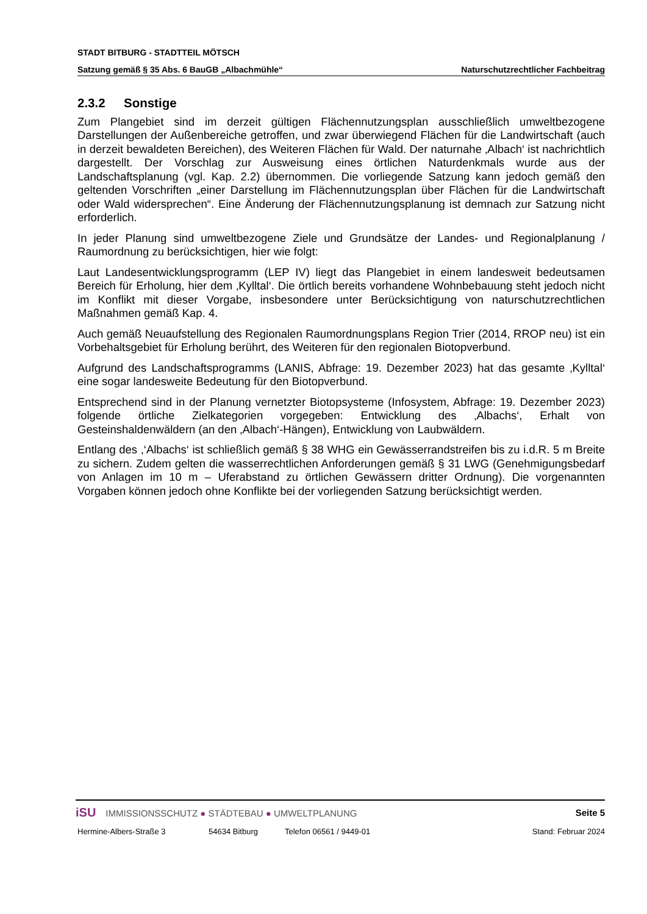STADT BITBURG - STADTTEIL MÖTSCH
Satzung gemäß § 35 Abs. 6 BauGB „Albachmühle“Naturschutzrechtlicher Fachbeitrag
2.3.2 Sonstige
Zum Plangebiet sind im derzeit gültigen Flächennutzungsplan ausschließlich umweltbezogene Darstellungen der Außenbereiche getroffen, und zwar überwiegend Flächen für die Landwirtschaft (auch in derzeit bewaldeten Bereichen), des Weiteren Flächen für Wald. Der naturnahe ‚Albach‘ ist nachrichtlich dargestellt. Der Vorschlag zur Ausweisung eines örtlichen Naturdenkmals wurde aus der Landschaftsplanung (vgl. Kap. 2.2) übernommen. Die vorliegende Satzung kann jedoch gemäß den geltenden Vorschriften „einer Darstellung im Flächennutzungsplan über Flächen für die Landwirtschaft oder Wald widersprechen“. Eine Änderung der Flächennutzungsplanung ist demnach zur Satzung nicht erforderlich.
In jeder Planung sind umweltbezogene Ziele und Grundsätze der Landes- und Regionalplanung / Raumordnung zu berücksichtigen, hier wie folgt:
Laut Landesentwicklungsprogramm (LEP IV) liegt das Plangebiet in einem landesweit bedeutsamen Bereich für Erholung, hier dem ‚Kylltal‘. Die örtlich bereits vorhandene Wohnbebauung steht jedoch nicht im Konflikt mit dieser Vorgabe, insbesondere unter Berücksichtigung von naturschutzrechtlichen Maßnahmen gemäß Kap. 4.
Auch gemäß Neuaufstellung des Regionalen Raumordnungsplans Region Trier (2014, RROP neu) ist ein Vorbehaltsgebiet für Erholung berührt, des Weiteren für den regionalen Biotopverbund.
Aufgrund des Landschaftsprogramms (LANIS, Abfrage: 19. Dezember 2023) hat das gesamte ‚Kylltal‘ eine sogar landesweite Bedeutung für den Biotopverbund.
Entsprechend sind in der Planung vernetzter Biotopsysteme (Infosystem, Abfrage: 19. Dezember 2023) folgende örtliche Zielkategorien vorgegeben: Entwicklung des ‚Albachs‘, Erhalt von Gesteinshaldenwäldern (an den ‚Albach‘-Hängen), Entwicklung von Laubwäldern.
Entlang des ,‘Albachs‘ ist schließlich gemäß § 38 WHG ein Gewässerrandstreifen bis zu i.d.R. 5 m Breite zu sichern. Zudem gelten die wasserrechtlichen Anforderungen gemäß § 31 LWG (Genehmigungsbedarf von Anlagen im 10 m – Uferabstand zu örtlichen Gewässern dritter Ordnung). Die vorgenannten Vorgaben können jedoch ohne Konflikte bei der vorliegenden Satzung berücksichtigt werden.
iSU IMMISSIONSSCHUTZ ● STÄDTEBAU ● UMWELTPLANUNG
Seite 5
Hermine-Albers-Straße 3 54634 Bitburg Telefon 06561 / 9449-01 Stand: Februar 2024